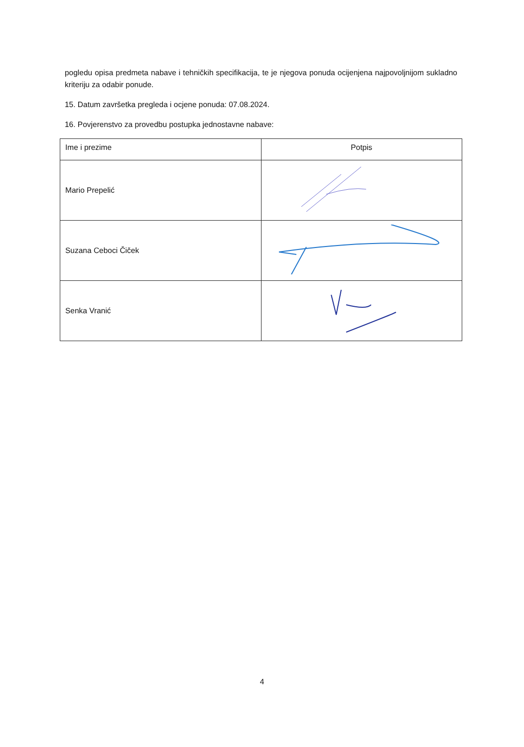pogledu opisa predmeta nabave i tehničkih specifikacija, te je njegova ponuda ocijenjena najpovoljnijom sukladno kriteriju za odabir ponude.
15. Datum završetka pregleda i ocjene ponuda: 07.08.2024.
16. Povjerenstvo za provedbu postupka jednostavne nabave:
| Ime i prezime | Potpis |
| Mario Prepelić | |
| Suzana Ceboci Čiček | |
| Senka Vranić | |
4